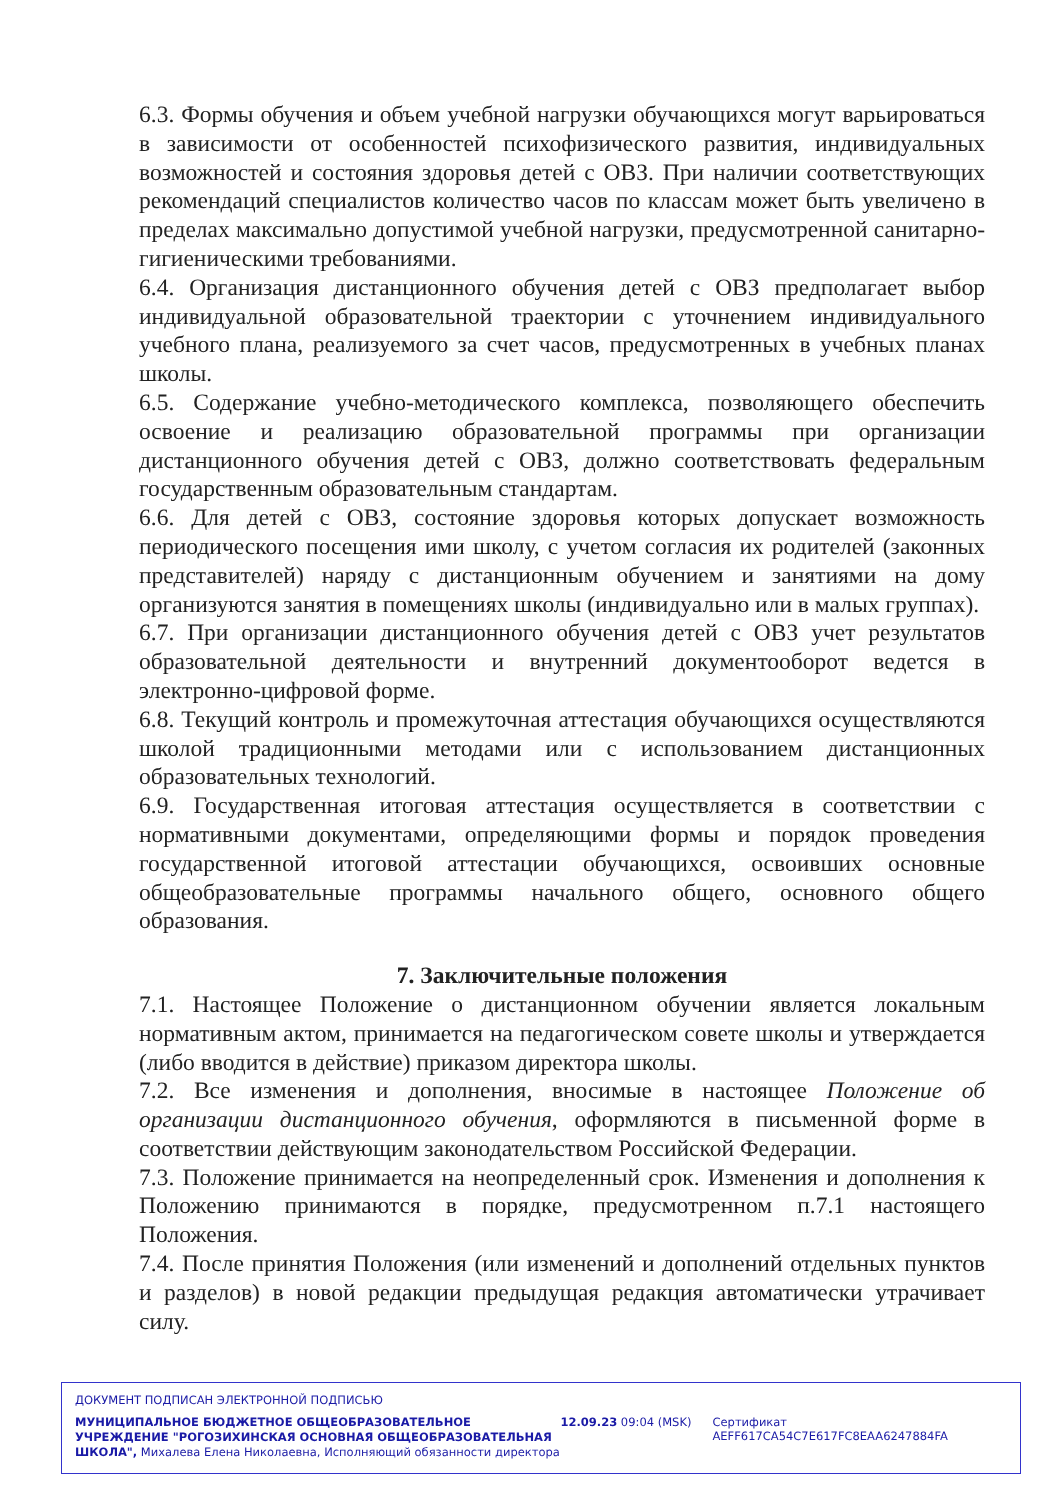6.3. Формы обучения и объем учебной нагрузки обучающихся могут варьироваться в зависимости от особенностей психофизического развития, индивидуальных возможностей и состояния здоровья детей с ОВЗ. При наличии соответствующих рекомендаций специалистов количество часов по классам может быть увеличено в пределах максимально допустимой учебной нагрузки, предусмотренной санитарно-гигиеническими требованиями.
6.4. Организация дистанционного обучения детей с ОВЗ предполагает выбор индивидуальной образовательной траектории с уточнением индивидуального учебного плана, реализуемого за счет часов, предусмотренных в учебных планах школы.
6.5. Содержание учебно-методического комплекса, позволяющего обеспечить освоение и реализацию образовательной программы при организации дистанционного обучения детей с ОВЗ, должно соответствовать федеральным государственным образовательным стандартам.
6.6. Для детей с ОВЗ, состояние здоровья которых допускает возможность периодического посещения ими школу, с учетом согласия их родителей (законных представителей) наряду с дистанционным обучением и занятиями на дому организуются занятия в помещениях школы (индивидуально или в малых группах).
6.7. При организации дистанционного обучения детей с ОВЗ учет результатов образовательной деятельности и внутренний документооборот ведется в электронно-цифровой форме.
6.8. Текущий контроль и промежуточная аттестация обучающихся осуществляются школой традиционными методами или с использованием дистанционных образовательных технологий.
6.9. Государственная итоговая аттестация осуществляется в соответствии с нормативными документами, определяющими формы и порядок проведения государственной итоговой аттестации обучающихся, освоивших основные общеобразовательные программы начального общего, основного общего образования.
7. Заключительные положения
7.1. Настоящее Положение о дистанционном обучении является локальным нормативным актом, принимается на педагогическом совете школы и утверждается (либо вводится в действие) приказом директора школы.
7.2. Все изменения и дополнения, вносимые в настоящее Положение об организации дистанционного обучения, оформляются в письменной форме в соответствии действующим законодательством Российской Федерации.
7.3. Положение принимается на неопределенный срок. Изменения и дополнения к Положению принимаются в порядке, предусмотренном п.7.1 настоящего Положения.
7.4. После принятия Положения (или изменений и дополнений отдельных пунктов и разделов) в новой редакции предыдущая редакция автоматически утрачивает силу.
ДОКУМЕНТ ПОДПИСАН ЭЛЕКТРОННОЙ ПОДПИСЬЮ
МУНИЦИПАЛЬНОЕ БЮДЖЕТНОЕ ОБЩЕОБРАЗОВАТЕЛЬНОЕ УЧРЕЖДЕНИЕ "РОГОЗИХИНСКАЯ ОСНОВНАЯ ОБЩЕОБРАЗОВАТЕЛЬНАЯ ШКОЛА", Михалева Елена Николаевна, Исполняющий обязанности директора
12.09.23 09:04 (MSK) Сертификат AEFF617CA54C7E617FC8EAA6247884FA